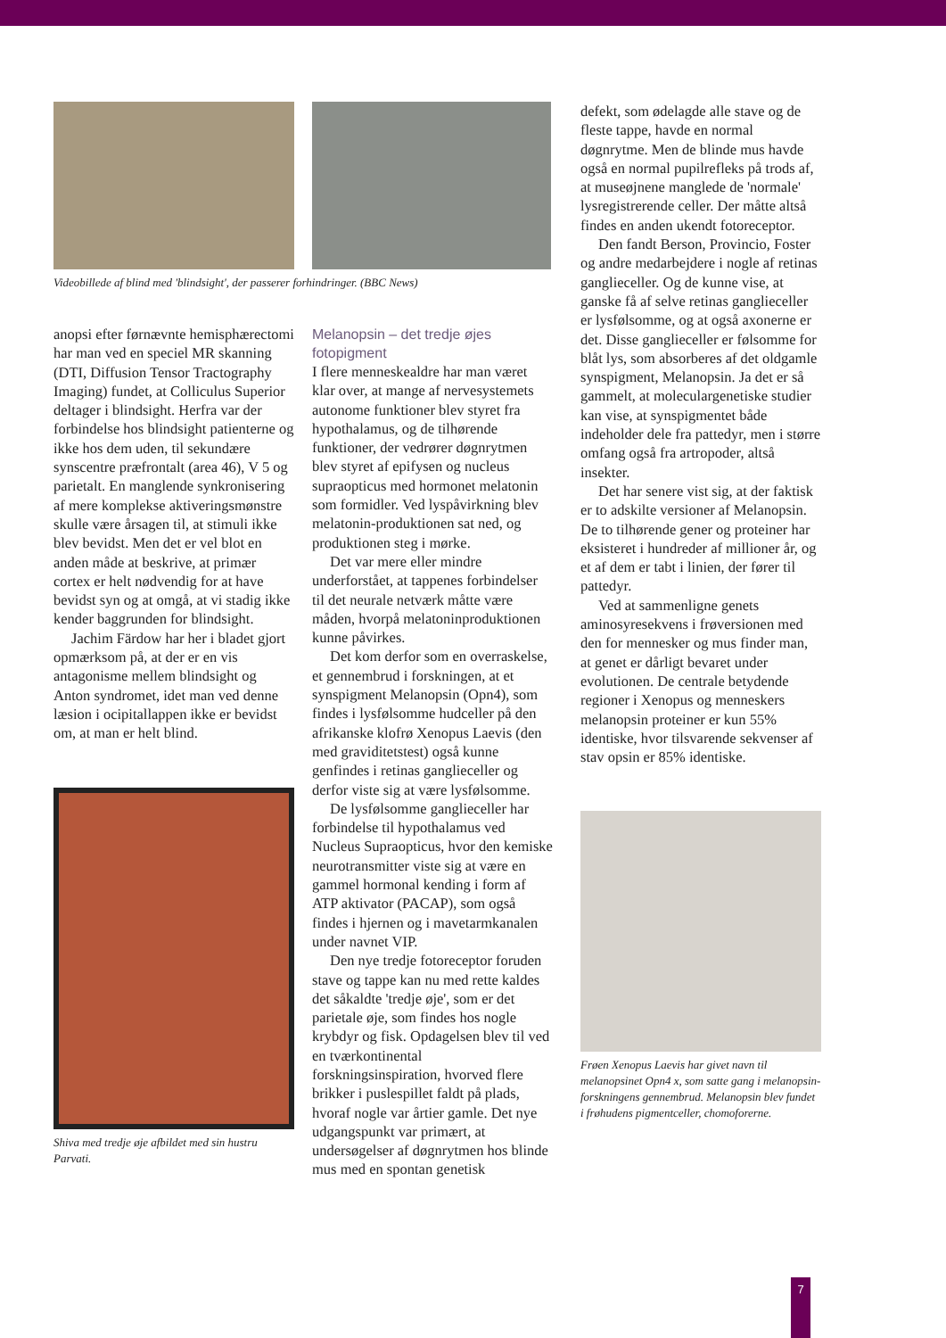Videobillede af blind med 'blindsight', der passerer forhindringer. (BBC News)
anopsi efter førnævnte hemisphærectomi har man ved en speciel MR skanning (DTI, Diffusion Tensor Tractography Imaging) fundet, at Colliculus Superior deltager i blindsight. Herfra var der forbindelse hos blindsight patienterne og ikke hos dem uden, til sekundære synscentre præfrontalt (area 46), V 5 og parietalt. En manglende synkronisering af mere komplekse aktiveringsmønstre skulle være årsagen til, at stimuli ikke blev bevidst. Men det er vel blot en anden måde at beskrive, at primær cortex er helt nødvendig for at have bevidst syn og at omgå, at vi stadig ikke kender baggrunden for blindsight.
Jachim Färdow har her i bladet gjort opmærksom på, at der er en vis antagonisme mellem blindsight og Anton syndromet, idet man ved denne læsion i ocipitallappen ikke er bevidst om, at man er helt blind.
Shiva med tredje øje afbildet med sin hustru Parvati.
Melanopsin – det tredje øjes fotopigment
I flere menneskealdre har man været klar over, at mange af nervesystemets autonome funktioner blev styret fra hypothalamus, og de tilhørende funktioner, der vedrører døgnrytmen blev styret af epifysen og nucleus supraopticus med hormonet melatonin som formidler. Ved lyspåvirkning blev melatonin-produktionen sat ned, og produktionen steg i mørke.
Det var mere eller mindre underforstået, at tappenes forbindelser til det neurale netværk måtte være måden, hvorpå melatoninproduktionen kunne påvirkes.
Det kom derfor som en overraskelse, et gennembrud i forskningen, at et synspigment Melanopsin (Opn4), som findes i lysfølsomme hudceller på den afrikanske klofrø Xenopus Laevis (den med graviditetstest) også kunne genfindes i retinas ganglieceller og derfor viste sig at være lysfølsomme.
De lysfølsomme ganglieceller har forbindelse til hypothalamus ved Nucleus Supraopticus, hvor den kemiske neurotransmitter viste sig at være en gammel hormonal kending i form af ATP aktivator (PACAP), som også findes i hjernen og i mavetarmkanalen under navnet VIP.
Den nye tredje fotoreceptor foruden stave og tappe kan nu med rette kaldes det såkaldte 'tredje øje', som er det parietale øje, som findes hos nogle krybdyr og fisk. Opdagelsen blev til ved en tværkontinental forskningsinspiration, hvorved flere brikker i puslespillet faldt på plads, hvoraf nogle var årtier gamle. Det nye udgangspunkt var primært, at undersøgelser af døgnrytmen hos blinde mus med en spontan genetisk
defekt, som ødelagde alle stave og de fleste tappe, havde en normal døgnrytme. Men de blinde mus havde også en normal pupilrefleks på trods af, at museøjnene manglede de 'normale' lysregistrerende celler. Der måtte altså findes en anden ukendt fotoreceptor.
Den fandt Berson, Provincio, Foster og andre medarbejdere i nogle af retinas ganglieceller. Og de kunne vise, at ganske få af selve retinas ganglieceller er lysfølsomme, og at også axonerne er det. Disse ganglieceller er følsomme for blåt lys, som absorberes af det oldgamle synspigment, Melanopsin. Ja det er så gammelt, at moleculargenetiske studier kan vise, at synspigmentet både indeholder dele fra pattedyr, men i større omfang også fra artropoder, altså insekter.
Det har senere vist sig, at der faktisk er to adskilte versioner af Melanopsin. De to tilhørende gener og proteiner har eksisteret i hundreder af millioner år, og et af dem er tabt i linien, der fører til pattedyr.
Ved at sammenligne genets aminosyresekvens i frøversionen med den for mennesker og mus finder man, at genet er dårligt bevaret under evolutionen. De centrale betydende regioner i Xenopus og menneskers melanopsin proteiner er kun 55% identiske, hvor tilsvarende sekvenser af stav opsin er 85% identiske.
Frøen Xenopus Laevis har givet navn til melanopsinet Opn4 x, som satte gang i melanopsin-forskningens gennembrud. Melanopsin blev fundet i frøhudens pigmentceller, chomoforerne.
7